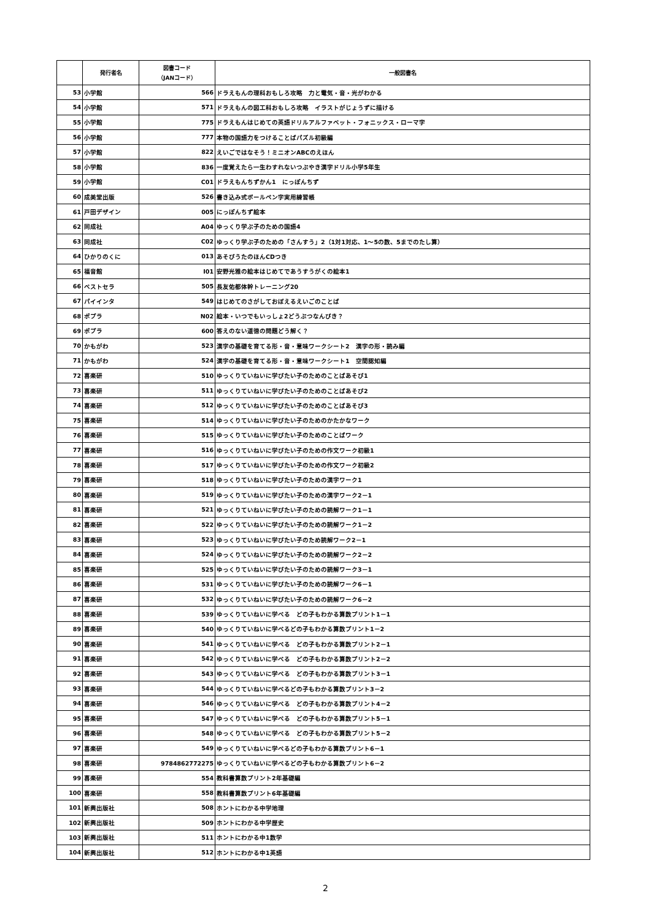| | 発行者名 | 図書コード （JANコード） | 一般図書名 |
| --- | --- | --- | --- |
| 53 | 小学館 | 566 | ドラえもんの理科おもしろ攻略 力と電気・音・光がわかる |
| 54 | 小学館 | 571 | ドラえもんの図工科おもしろ攻略 イラストがじょうずに描ける |
| 55 | 小学館 | 775 | ドラえもんはじめての英語ドリルアルファベット・フォニックス・ローマ字 |
| 56 | 小学館 | 777 | 本物の国語力をつけることばパズル初級編 |
| 57 | 小学館 | 822 | えいごではなそう！ミニオンABCのえほん |
| 58 | 小学館 | 836 | 一度覚えたら一生わすれないつぶやき漢字ドリル小学5年生 |
| 59 | 小学館 | C01 | ドラえもんちずかん1 にっぽんちず |
| 60 | 成美堂出版 | 526 | 書き込み式ボールペン字実用練習帳 |
| 61 | 戸田デザイン | 005 | にっぽんちず絵本 |
| 62 | 同成社 | A04 | ゆっくり学ぶ子のための国語4 |
| 63 | 同成社 | C02 | ゆっくり学ぶ子のための「さんすう」2（1対1対応、1～5の数、5までのたし算） |
| 64 | ひかりのくに | 013 | あそびうたのほんCDつき |
| 65 | 福音館 | I01 | 安野光雅の絵本はじめてであうすうがくの絵本1 |
| 66 | ベストセラ | 505 | 長友佑都体幹トレーニング20 |
| 67 | パイインタ | 549 | はじめてのさがしておぼえるえいごのことば |
| 68 | ポプラ | N02 | 絵本・いつでもいっしょ2どうぶつなんびき？ |
| 69 | ポプラ | 600 | 答えのない道徳の問題どう解く？ |
| 70 | かもがわ | 523 | 漢字の基礎を育てる形・音・意味ワークシート2 漢字の形・読み編 |
| 71 | かもがわ | 524 | 漢字の基礎を育てる形・音・意味ワークシート1 空間認知編 |
| 72 | 喜楽研 | 510 | ゆっくりていねいに学びたい子のためのことばあそび1 |
| 73 | 喜楽研 | 511 | ゆっくりていねいに学びたい子のためのことばあそび2 |
| 74 | 喜楽研 | 512 | ゆっくりていねいに学びたい子のためのことばあそび3 |
| 75 | 喜楽研 | 514 | ゆっくりていねいに学びたい子のためのかたかなワーク |
| 76 | 喜楽研 | 515 | ゆっくりていねいに学びたい子のためのことばワーク |
| 77 | 喜楽研 | 516 | ゆっくりていねいに学びたい子のための作文ワーク初級1 |
| 78 | 喜楽研 | 517 | ゆっくりていねいに学びたい子のための作文ワーク初級2 |
| 79 | 喜楽研 | 518 | ゆっくりていねいに学びたい子のための漢字ワーク1 |
| 80 | 喜楽研 | 519 | ゆっくりていねいに学びたい子のための漢字ワーク2－1 |
| 81 | 喜楽研 | 521 | ゆっくりていねいに学びたい子のための読解ワーク1－1 |
| 82 | 喜楽研 | 522 | ゆっくりていねいに学びたい子のための読解ワーク1－2 |
| 83 | 喜楽研 | 523 | ゆっくりていねいに学びたい子のため読解ワーク2－1 |
| 84 | 喜楽研 | 524 | ゆっくりていねいに学びたい子のための読解ワーク2－2 |
| 85 | 喜楽研 | 525 | ゆっくりていねいに学びたい子のための読解ワーク3－1 |
| 86 | 喜楽研 | 531 | ゆっくりていねいに学びたい子のための読解ワーク6－1 |
| 87 | 喜楽研 | 532 | ゆっくりていねいに学びたい子のための読解ワーク6－2 |
| 88 | 喜楽研 | 539 | ゆっくりていねいに学べる どの子もわかる算数プリント1－1 |
| 89 | 喜楽研 | 540 | ゆっくりていねいに学べるどの子もわかる算数プリント1－2 |
| 90 | 喜楽研 | 541 | ゆっくりていねいに学べる どの子もわかる算数プリント2－1 |
| 91 | 喜楽研 | 542 | ゆっくりていねいに学べる どの子もわかる算数プリント2－2 |
| 92 | 喜楽研 | 543 | ゆっくりていねいに学べる どの子もわかる算数プリント3－1 |
| 93 | 喜楽研 | 544 | ゆっくりていねいに学べるどの子もわかる算数プリント3－2 |
| 94 | 喜楽研 | 546 | ゆっくりていねいに学べる どの子もわかる算数プリント4－2 |
| 95 | 喜楽研 | 547 | ゆっくりていねいに学べる どの子もわかる算数プリント5－1 |
| 96 | 喜楽研 | 548 | ゆっくりていねいに学べる どの子もわかる算数プリント5－2 |
| 97 | 喜楽研 | 549 | ゆっくりていねいに学べるどの子もわかる算数プリント6－1 |
| 98 | 喜楽研 | 9784862772275 | ゆっくりていねいに学べるどの子もわかる算数プリント6－2 |
| 99 | 喜楽研 | 554 | 教科書算数プリント2年基礎編 |
| 100 | 喜楽研 | 558 | 教科書算数プリント6年基礎編 |
| 101 | 新興出版社 | 508 | ホントにわかる中学地理 |
| 102 | 新興出版社 | 509 | ホントにわかる中学歴史 |
| 103 | 新興出版社 | 511 | ホントにわかる中1数学 |
| 104 | 新興出版社 | 512 | ホントにわかる中1英語 |
2